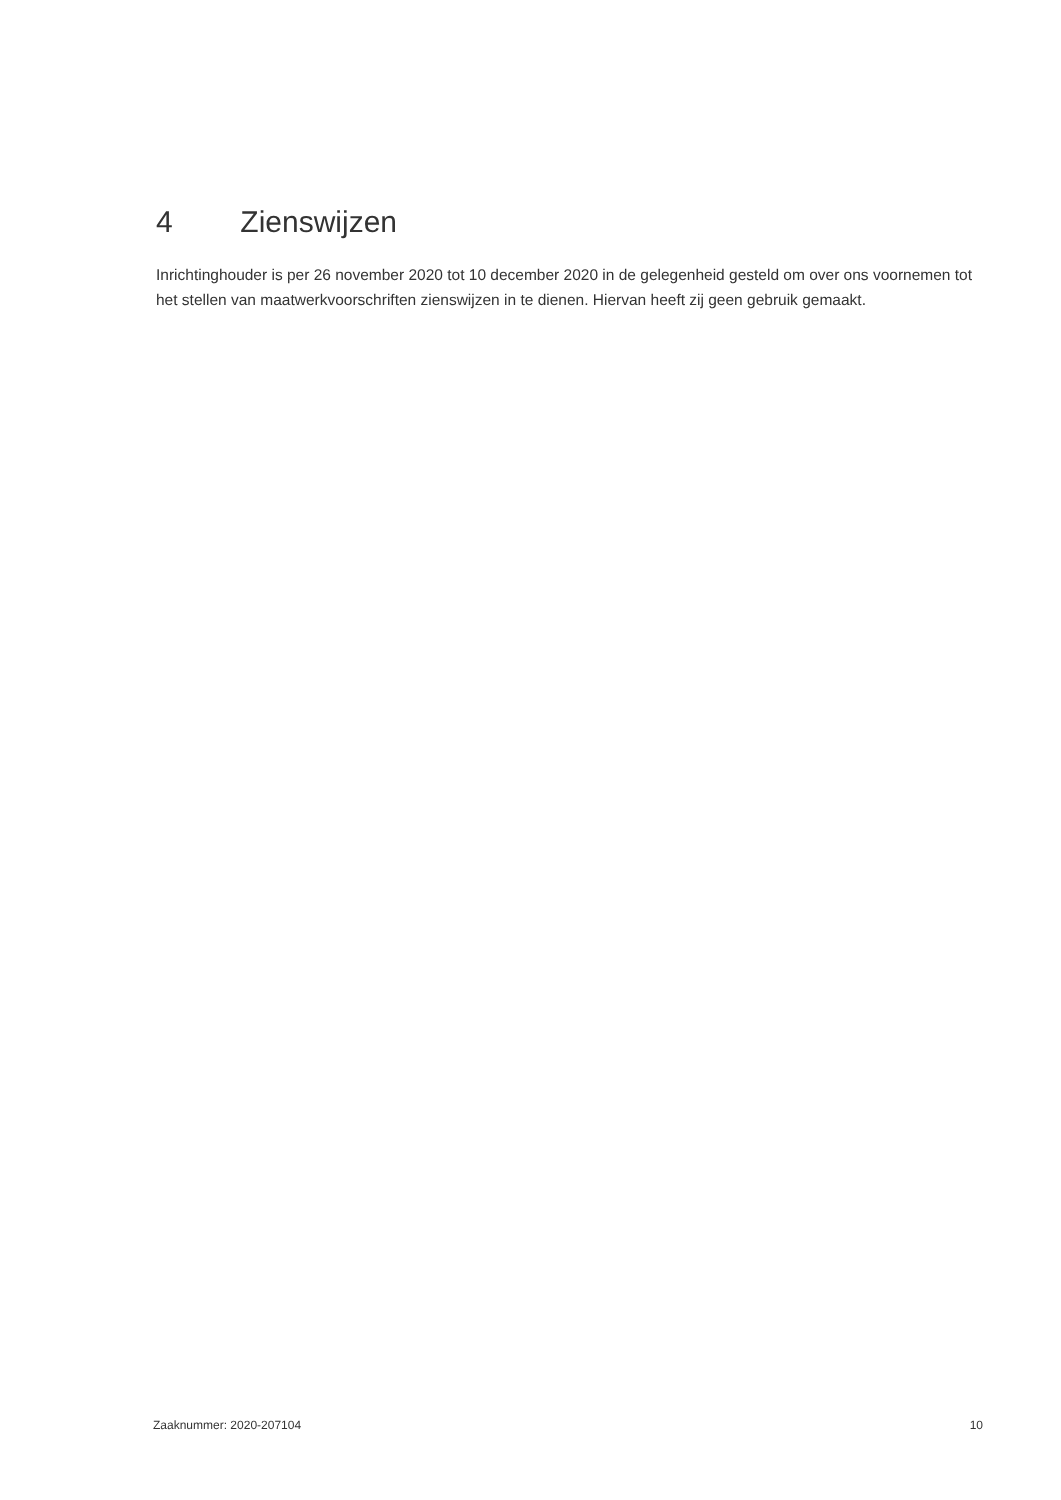4 Zienswijzen
Inrichtinghouder is per 26 november 2020 tot 10 december 2020 in de gelegenheid gesteld om over ons voornemen tot het stellen van maatwerkvoorschriften zienswijzen in te dienen. Hiervan heeft zij geen gebruik gemaakt.
Zaaknummer: 2020-207104 10